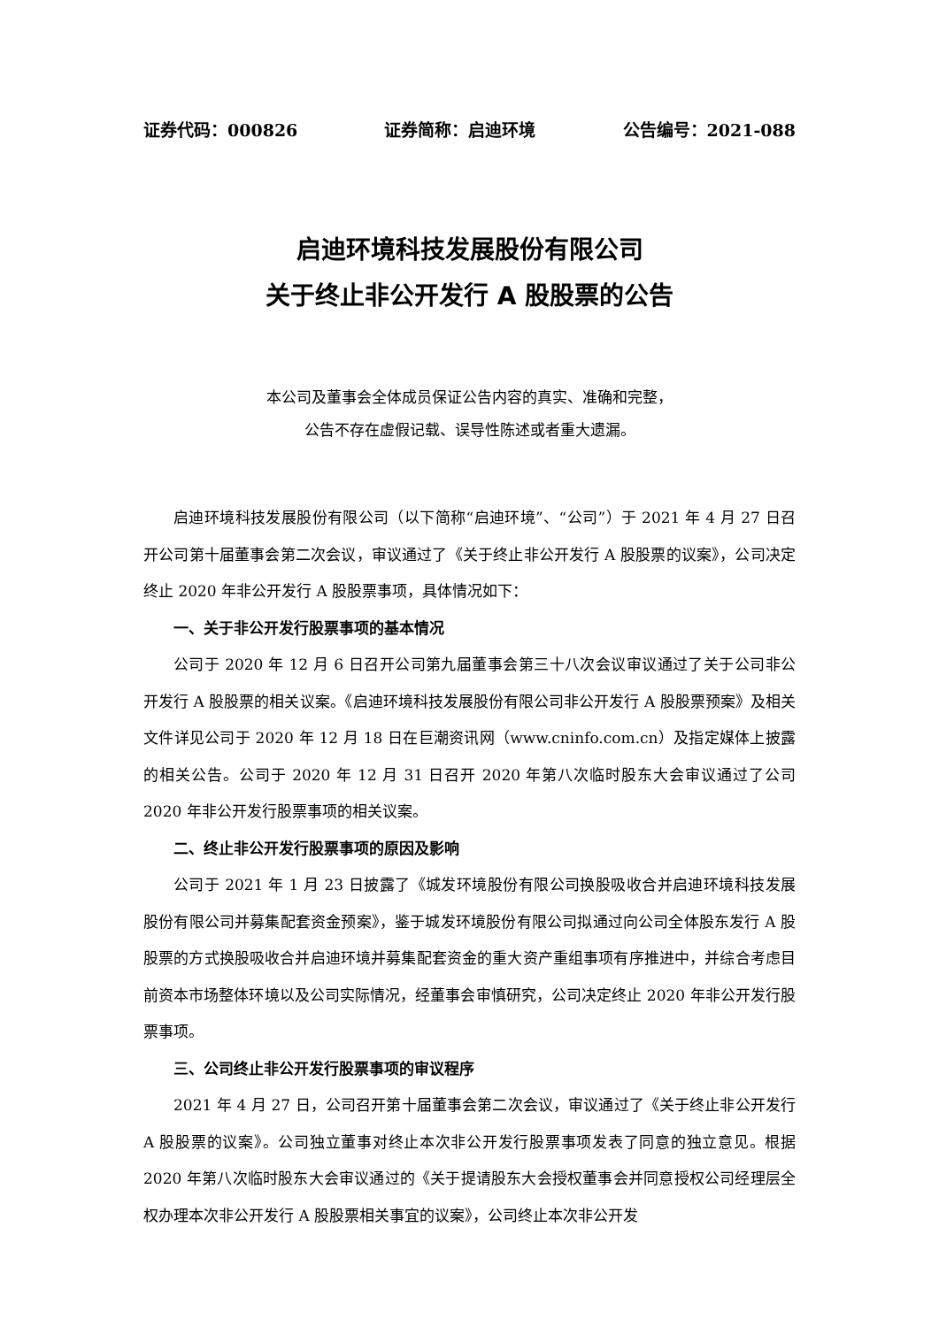证券代码：000826 证券简称：启迪环境 公告编号：2021-088
启迪环境科技发展股份有限公司
关于终止非公开发行 A 股股票的公告
本公司及董事会全体成员保证公告内容的真实、准确和完整，
公告不存在虚假记载、误导性陈述或者重大遗漏。
启迪环境科技发展股份有限公司（以下简称“启迪环境”、“公司”）于 2021 年 4 月 27 日召开公司第十届董事会第二次会议，审议通过了《关于终止非公开发行 A 股股票的议案》，公司决定终止 2020 年非公开发行 A 股股票事项，具体情况如下：
一、关于非公开发行股票事项的基本情况
公司于 2020 年 12 月 6 日召开公司第九届董事会第三十八次会议审议通过了关于公司非公开发行 A 股股票的相关议案。《启迪环境科技发展股份有限公司非公开发行 A 股股票预案》及相关文件详见公司于 2020 年 12 月 18 日在巨潮资讯网（www.cninfo.com.cn）及指定媒体上披露的相关公告。公司于 2020 年 12 月 31 日召开 2020 年第八次临时股东大会审议通过了公司 2020 年非公开发行股票事项的相关议案。
二、终止非公开发行股票事项的原因及影响
公司于 2021 年 1 月 23 日披露了《城发环境股份有限公司换股吸收合并启迪环境科技发展股份有限公司并募集配套资金预案》，鉴于城发环境股份有限公司拟通过向公司全体股东发行 A 股股票的方式换股吸收合并启迪环境并募集配套资金的重大资产重组事项有序推进中，并综合考虑目前资本市场整体环境以及公司实际情况，经董事会审慎研究，公司决定终止 2020 年非公开发行股票事项。
三、公司终止非公开发行股票事项的审议程序
2021 年 4 月 27 日，公司召开第十届董事会第二次会议，审议通过了《关于终止非公开发行 A 股股票的议案》。公司独立董事对终止本次非公开发行股票事项发表了同意的独立意见。根据 2020 年第八次临时股东大会审议通过的《关于提请股东大会授权董事会并同意授权公司经理层全权办理本次非公开发行 A 股股票相关事宜的议案》，公司终止本次非公开发